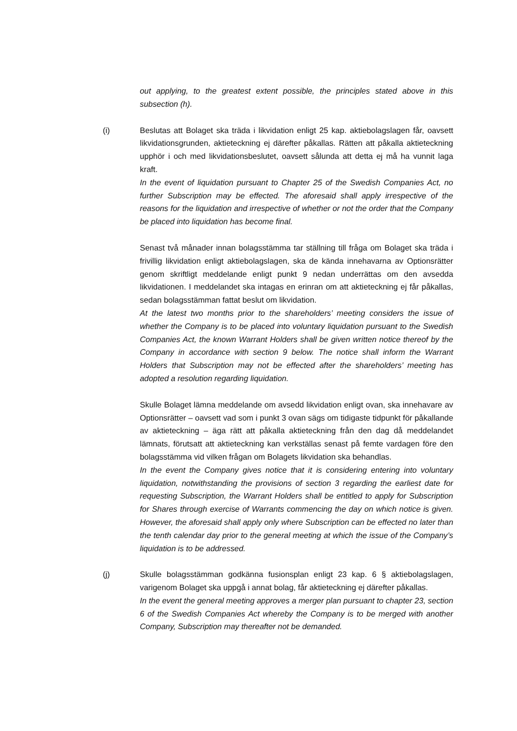out applying, to the greatest extent possible, the principles stated above in this subsection (h).
(i) Beslutas att Bolaget ska träda i likvidation enligt 25 kap. aktiebolagslagen får, oavsett likvidationsgrunden, aktieteckning ej därefter påkallas. Rätten att påkalla aktieteckning upphör i och med likvidationsbeslutet, oavsett sålunda att detta ej må ha vunnit laga kraft.
In the event of liquidation pursuant to Chapter 25 of the Swedish Companies Act, no further Subscription may be effected. The aforesaid shall apply irrespective of the reasons for the liquidation and irrespective of whether or not the order that the Company be placed into liquidation has become final.
Senast två månader innan bolagsstämma tar ställning till fråga om Bolaget ska träda i frivillig likvidation enligt aktiebolagslagen, ska de kända innehavarna av Optionsrätter genom skriftligt meddelande enligt punkt 9 nedan underrättas om den avsedda likvidationen. I meddelandet ska intagas en erinran om att aktieteckning ej får påkallas, sedan bolagsstämman fattat beslut om likvidation.
At the latest two months prior to the shareholders’ meeting considers the issue of whether the Company is to be placed into voluntary liquidation pursuant to the Swedish Companies Act, the known Warrant Holders shall be given written notice thereof by the Company in accordance with section 9 below. The notice shall inform the Warrant Holders that Subscription may not be effected after the shareholders’ meeting has adopted a resolution regarding liquidation.
Skulle Bolaget lämna meddelande om avsedd likvidation enligt ovan, ska innehavare av Optionsrätter – oavsett vad som i punkt 3 ovan sägs om tidigaste tidpunkt för påkallande av aktieteckning – äga rätt att påkalla aktieteckning från den dag då meddelandet lämnats, förutsatt att aktieteckning kan verkställas senast på femte vardagen före den bolagsstämma vid vilken frågan om Bolagets likvidation ska behandlas.
In the event the Company gives notice that it is considering entering into voluntary liquidation, notwithstanding the provisions of section 3 regarding the earliest date for requesting Subscription, the Warrant Holders shall be entitled to apply for Subscription for Shares through exercise of Warrants commencing the day on which notice is given. However, the aforesaid shall apply only where Subscription can be effected no later than the tenth calendar day prior to the general meeting at which the issue of the Company’s liquidation is to be addressed.
(j) Skulle bolagsstämman godkänna fusionsplan enligt 23 kap. 6 § aktiebolagslagen, varigenom Bolaget ska uppgå i annat bolag, får aktieteckning ej därefter påkallas.
In the event the general meeting approves a merger plan pursuant to chapter 23, section 6 of the Swedish Companies Act whereby the Company is to be merged with another Company, Subscription may thereafter not be demanded.